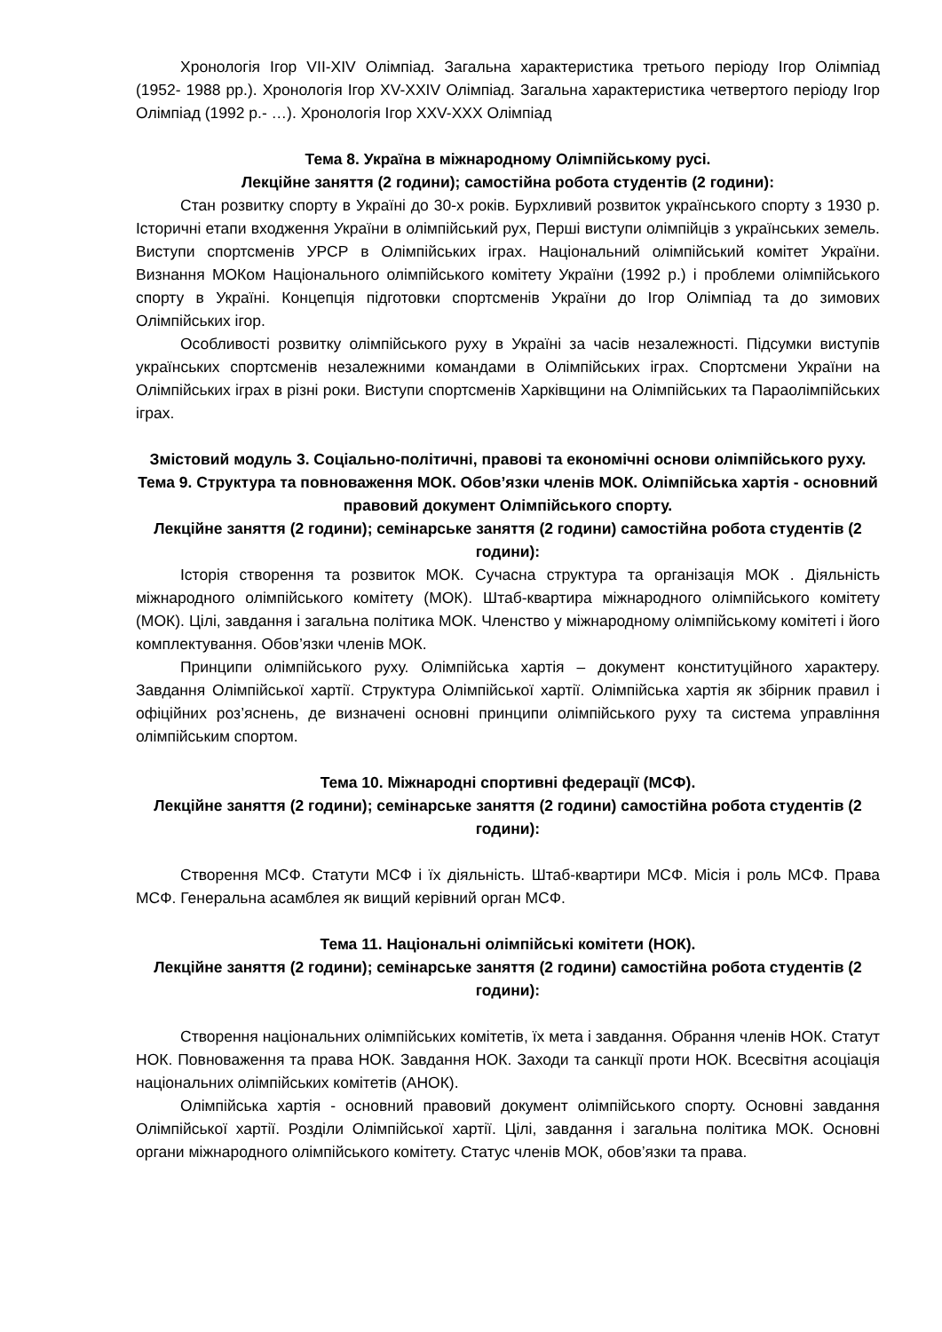Хронологія Ігор VII-XIV Олімпіад. Загальна характеристика третього періоду Ігор Олімпіад (1952- 1988 рр.). Хронологія Ігор XV-XXIV Олімпіад. Загальна характеристика четвертого періоду Ігор Олімпіад (1992 р.- …). Хронологія Ігор XXV-XXX Олімпіад
Тема 8. Україна в міжнародному Олімпійському русі.
Лекційне заняття (2 години); самостійна робота студентів (2 години):
Стан розвитку спорту в Україні до 30-х років. Бурхливий розвиток українського спорту з 1930 р. Історичні етапи входження України в олімпійський рух, Перші виступи олімпійців з українських земель. Виступи спортсменів УРСР в Олімпійських іграх. Національний олімпійський комітет України. Визнання МОКом Національного олімпійського комітету України (1992 р.) і проблеми олімпійського спорту в Україні. Концепція підготовки спортсменів України до Ігор Олімпіад та до зимових Олімпійських ігор.
Особливості розвитку олімпійського руху в Україні за часів незалежності. Підсумки виступів українських спортсменів незалежними командами в Олімпійських іграх. Спортсмени України на Олімпійських іграх в різні роки. Виступи спортсменів Харківщини на Олімпійських та Параолімпійських іграх.
Змістовий модуль 3. Соціально-політичні, правові та економічні основи олімпійського руху.
Тема 9. Структура та повноваження МОК. Обов’язки членів МОК. Олімпійська хартія - основний правовий документ Олімпійського спорту.
Лекційне заняття (2 години); семінарське заняття (2 години) самостійна робота студентів (2 години):
Історія створення та розвиток МОК. Сучасна структура та організація МОК . Діяльність міжнародного олімпійського комітету (МОК). Штаб-квартира міжнародного олімпійського комітету (МОК). Цілі, завдання і загальна політика МОК. Членство у міжнародному олімпійському комітеті і його комплектування. Обов’язки членів МОК.
Принципи олімпійського руху. Олімпійська хартія – документ конституційного характеру. Завдання Олімпійської хартії. Структура Олімпійської хартії. Олімпійська хартія як збірник правил і офіційних роз’яснень, де визначені основні принципи олімпійського руху та система управління олімпійським спортом.
Тема 10. Міжнародні спортивні федерації (МСФ).
Лекційне заняття (2 години); семінарське заняття (2 години) самостійна робота студентів (2 години):
Створення МСФ. Статути МСФ і їх діяльність. Штаб-квартири МСФ. Місія і роль МСФ. Права МСФ. Генеральна асамблея як вищий керівний орган МСФ.
Тема 11. Національні олімпійські комітети (НОК).
Лекційне заняття (2 години); семінарське заняття (2 години) самостійна робота студентів (2 години):
Створення національних олімпійських комітетів, їх мета і завдання. Обрання членів НОК. Статут НОК. Повноваження та права НОК. Завдання НОК. Заходи та санкції проти НОК. Всесвітня асоціація національних олімпійських комітетів (АНОК).
Олімпійська хартія - основний правовий документ олімпійського спорту. Основні завдання Олімпійської хартії. Розділи Олімпійської хартії. Цілі, завдання і загальна політика МОК. Основні органи міжнародного олімпійського комітету. Статус членів МОК, обов’язки та права.